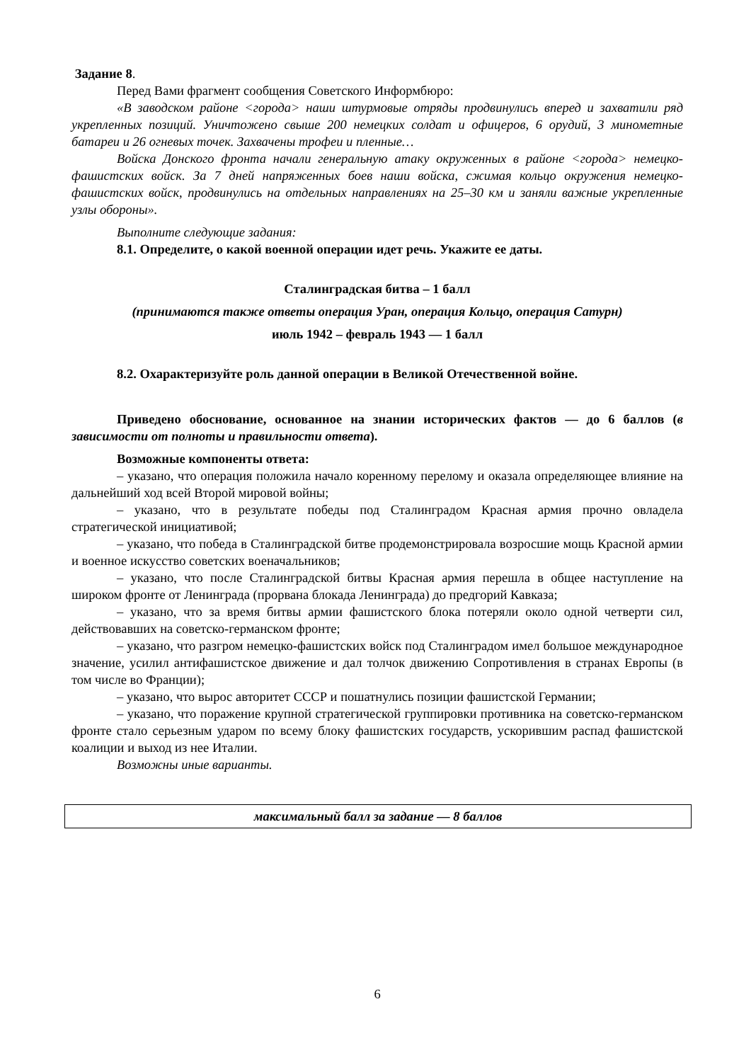Задание 8.
Перед Вами фрагмент сообщения Советского Информбюро:
«В заводском районе <города> наши штурмовые отряды продвинулись вперед и захватили ряд укрепленных позиций. Уничтожено свыше 200 немецких солдат и офицеров, 6 орудий, 3 минометные батареи и 26 огневых точек. Захвачены трофеи и пленные…
Войска Донского фронта начали генеральную атаку окруженных в районе <города> немецко-фашистских войск. За 7 дней напряженных боев наши войска, сжимая кольцо окружения немецко-фашистских войск, продвинулись на отдельных направлениях на 25–30 км и заняли важные укрепленные узлы обороны».
Выполните следующие задания:
8.1. Определите, о какой военной операции идет речь. Укажите ее даты.
Сталинградская битва – 1 балл
(принимаются также ответы операция Уран, операция Кольцо, операция Сатурн)
июль 1942 – февраль 1943 — 1 балл
8.2. Охарактеризуйте роль данной операции в Великой Отечественной войне.
Приведено обоснование, основанное на знании исторических фактов — до 6 баллов (в зависимости от полноты и правильности ответа).
Возможные компоненты ответа:
– указано, что операция положила начало коренному перелому и оказала определяющее влияние на дальнейший ход всей Второй мировой войны;
– указано, что в результате победы под Сталинградом Красная армия прочно овладела стратегической инициативой;
– указано, что победа в Сталинградской битве продемонстрировала возросшие мощь Красной армии и военное искусство советских военачальников;
– указано, что после Сталинградской битвы Красная армия перешла в общее наступление на широком фронте от Ленинграда (прорвана блокада Ленинграда) до предгорий Кавказа;
– указано, что за время битвы армии фашистского блока потеряли около одной четверти сил, действовавших на советско-германском фронте;
– указано, что разгром немецко-фашистских войск под Сталинградом имел большое международное значение, усилил антифашистское движение и дал толчок движению Сопротивления в странах Европы (в том числе во Франции);
– указано, что вырос авторитет СССР и пошатнулись позиции фашистской Германии;
– указано, что поражение крупной стратегической группировки противника на советско-германском фронте стало серьезным ударом по всему блоку фашистских государств, ускорившим распад фашистской коалиции и выход из нее Италии.
Возможны иные варианты.
| максимальный балл за задание — 8 баллов |
6